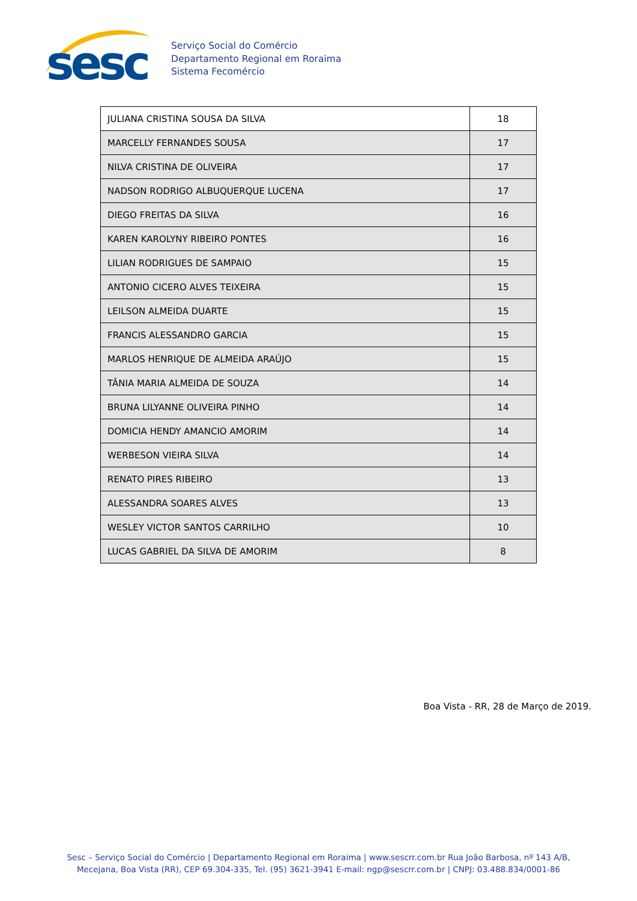sesc
Serviço Social do Comércio
Departamento Regional em Roraima
Sistema Fecomércio
| JULIANA CRISTINA SOUSA DA SILVA | 18 |
| MARCELLY FERNANDES SOUSA | 17 |
| NILVA CRISTINA DE OLIVEIRA | 17 |
| NADSON RODRIGO ALBUQUERQUE LUCENA | 17 |
| DIEGO FREITAS DA SILVA | 16 |
| KAREN KAROLYNY RIBEIRO PONTES | 16 |
| LILIAN RODRIGUES DE SAMPAIO | 15 |
| ANTONIO CICERO ALVES TEIXEIRA | 15 |
| LEILSON ALMEIDA DUARTE | 15 |
| FRANCIS ALESSANDRO GARCIA | 15 |
| MARLOS HENRIQUE DE ALMEIDA ARAÚJO | 15 |
| TÂNIA MARIA ALMEIDA DE SOUZA | 14 |
| BRUNA LILYANNE OLIVEIRA PINHO | 14 |
| DOMICIA HENDY AMANCIO AMORIM | 14 |
| WERBESON VIEIRA SILVA | 14 |
| RENATO PIRES RIBEIRO | 13 |
| ALESSANDRA SOARES ALVES | 13 |
| WESLEY VICTOR SANTOS CARRILHO | 10 |
| LUCAS GABRIEL DA SILVA DE AMORIM | 8 |
Boa Vista - RR, 28 de Março de 2019.
Sesc – Serviço Social do Comércio | Departamento Regional em Roraima | www.sescrr.com.br Rua João Barbosa, nº 143 A/B,
Mecejana, Boa Vista (RR), CEP 69.304-335, Tel. (95) 3621-3941 E-mail: ngp@sescrr.com.br | CNPJ: 03.488.834/0001-86